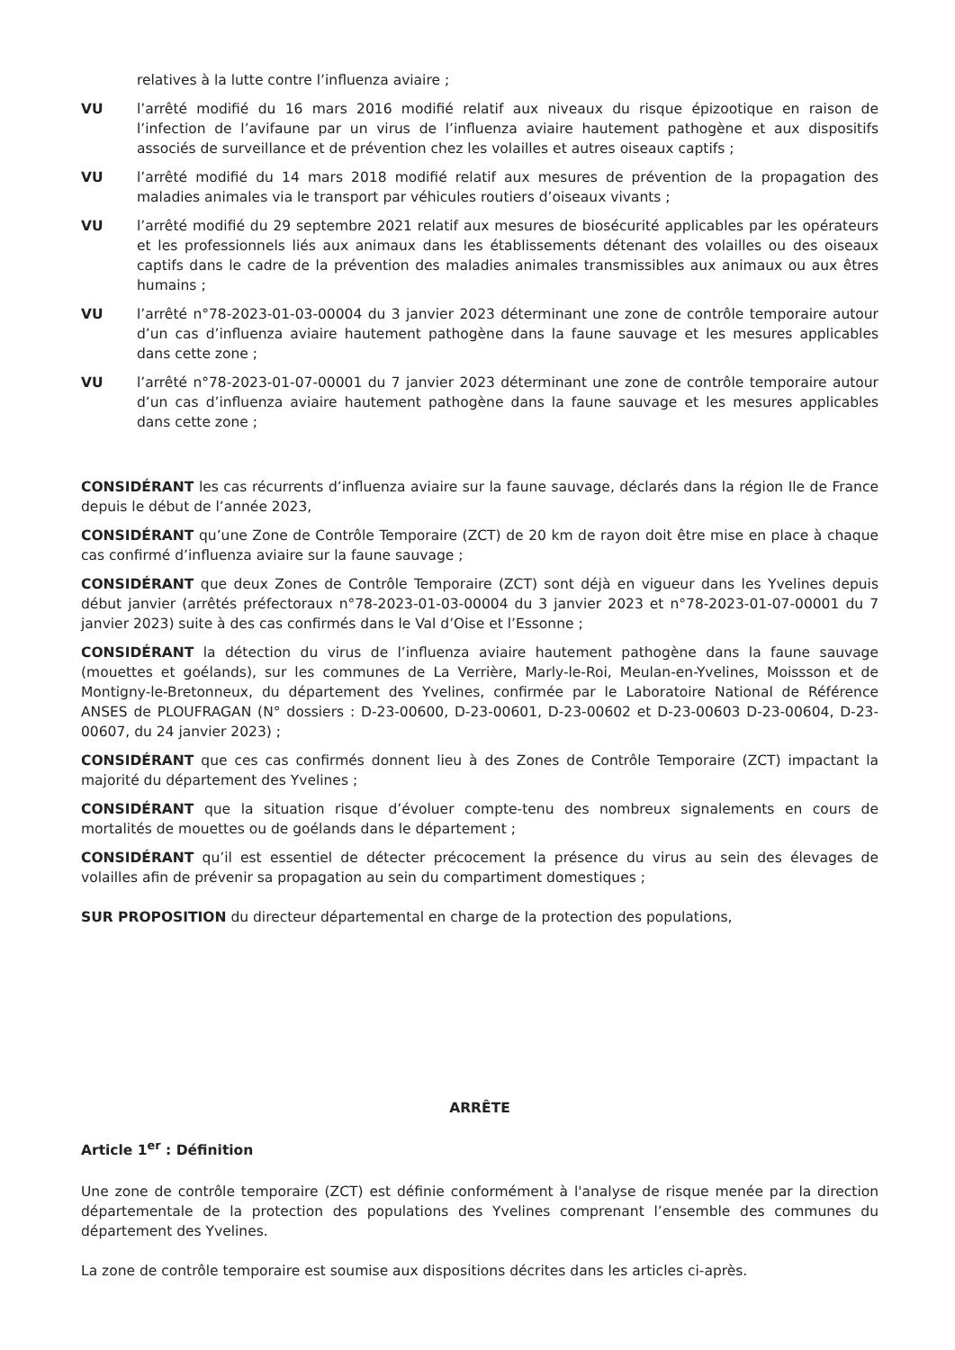relatives à la lutte contre l’influenza aviaire ;
VU l’arrêté modifié du 16 mars 2016 modifié relatif aux niveaux du risque épizootique en raison de l’infection de l’avifaune par un virus de l’influenza aviaire hautement pathogène et aux dispositifs associés de surveillance et de prévention chez les volailles et autres oiseaux captifs ;
VU l’arrêté modifié du 14 mars 2018 modifié relatif aux mesures de prévention de la propagation des maladies animales via le transport par véhicules routiers d’oiseaux vivants ;
VU l’arrêté modifié du 29 septembre 2021 relatif aux mesures de biosécurité applicables par les opérateurs et les professionnels liés aux animaux dans les établissements détenant des volailles ou des oiseaux captifs dans le cadre de la prévention des maladies animales transmissibles aux animaux ou aux êtres humains ;
VU l’arrêté n°78-2023-01-03-00004 du 3 janvier 2023 déterminant une zone de contrôle temporaire autour d’un cas d’influenza aviaire hautement pathogène dans la faune sauvage et les mesures applicables dans cette zone ;
VU l’arrêté n°78-2023-01-07-00001 du 7 janvier 2023 déterminant une zone de contrôle temporaire autour d’un cas d’influenza aviaire hautement pathogène dans la faune sauvage et les mesures applicables dans cette zone ;
CONSIDÉRANT les cas récurrents d’influenza aviaire sur la faune sauvage, déclarés dans la région Ile de France depuis le début de l’année 2023,
CONSIDÉRANT qu’une Zone de Contrôle Temporaire (ZCT) de 20 km de rayon doit être mise en place à chaque cas confirmé d’influenza aviaire sur la faune sauvage ;
CONSIDÉRANT que deux Zones de Contrôle Temporaire (ZCT) sont déjà en vigueur dans les Yvelines depuis début janvier (arrêtés préfectoraux n°78-2023-01-03-00004 du 3 janvier 2023 et n°78-2023-01-07-00001 du 7 janvier 2023) suite à des cas confirmés dans le Val d’Oise et l’Essonne ;
CONSIDÉRANT la détection du virus de l’influenza aviaire hautement pathogène dans la faune sauvage (mouettes et goélands), sur les communes de La Verrière, Marly-le-Roi, Meulan-en-Yvelines, Moissson et de Montigny-le-Bretonneux, du département des Yvelines, confirmée par le Laboratoire National de Référence ANSES de PLOUFRAGAN (N° dossiers : D-23-00600, D-23-00601, D-23-00602 et D-23-00603 D-23-00604, D-23-00607, du 24 janvier 2023) ;
CONSIDÉRANT que ces cas confirmés donnent lieu à des Zones de Contrôle Temporaire (ZCT) impactant la majorité du département des Yvelines ;
CONSIDÉRANT que la situation risque d’évoluer compte-tenu des nombreux signalements en cours de mortalités de mouettes ou de goélands dans le département ;
CONSIDÉRANT qu’il est essentiel de détecter précocement la présence du virus au sein des élevages de volailles afin de prévenir sa propagation au sein du compartiment domestiques ;
SUR PROPOSITION du directeur départemental en charge de la protection des populations,
ARRÊTE
Article 1<sup>er</sup> : Définition
Une zone de contrôle temporaire (ZCT) est définie conformément à l'analyse de risque menée par la direction départementale de la protection des populations des Yvelines comprenant l’ensemble des communes du département des Yvelines.
La zone de contrôle temporaire est soumise aux dispositions décrites dans les articles ci-après.